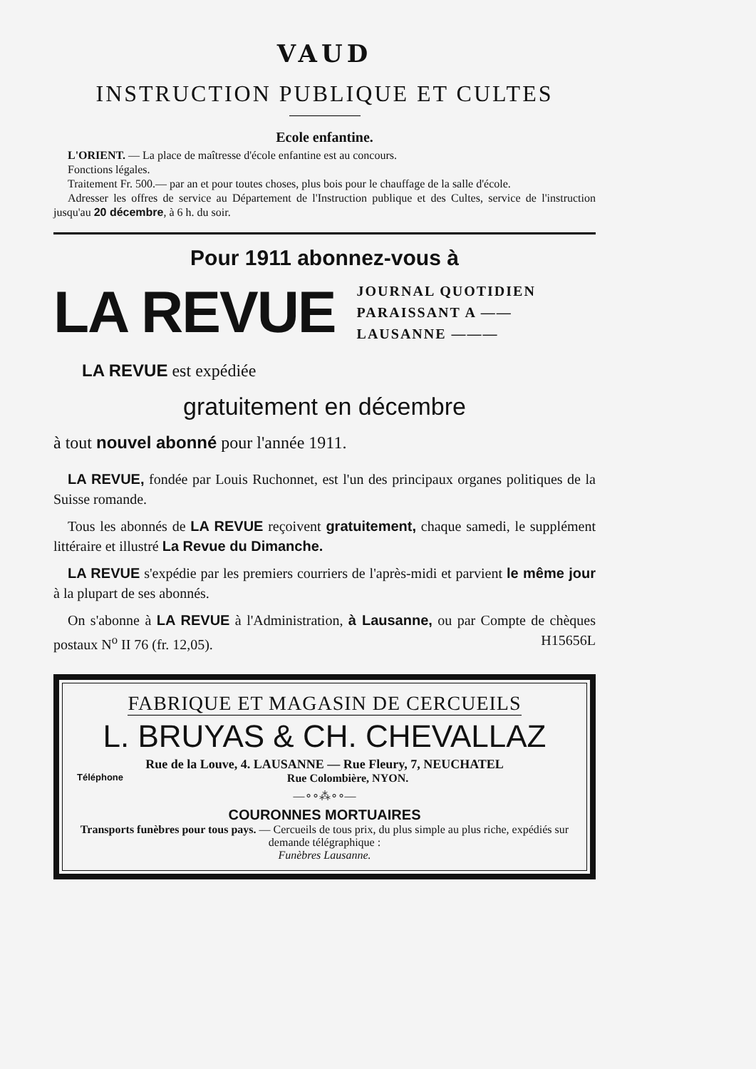VAUD
INSTRUCTION PUBLIQUE ET CULTES
Ecole enfantine.
L'ORIENT. — La place de maîtresse d'école enfantine est au concours.
Fonctions légales.
Traitement Fr. 500.— par an et pour toutes choses, plus bois pour le chauffage de la salle d'école.
Adresser les offres de service au Département de l'Instruction publique et des Cultes, service de l'instruction jusqu'au 20 décembre, à 6 h. du soir.
Pour 1911 abonnez-vous à
LA REVUE
JOURNAL QUOTIDIEN
PARAISSANT A ——
LAUSANNE ———
LA REVUE est expédiée
gratuitement en décembre
à tout nouvel abonné pour l'année 1911.
LA REVUE, fondée par Louis Ruchonnet, est l'un des principaux organes politiques de la Suisse romande.
Tous les abonnés de LA REVUE reçoivent gratuitement, chaque samedi, le supplément littéraire et illustré La Revue du Dimanche.
LA REVUE s'expédie par les premiers courriers de l'après-midi et parvient le même jour à la plupart de ses abonnés.
On s'abonne à LA REVUE à l'Administration, à Lausanne, ou par Compte de chèques postaux N<sup>o</sup> II 76 (fr. 12,05). H15656L
FABRIQUE ET MAGASIN DE CERCUEILS
L. BRUYAS & CH. CHEVALLAZ
Rue de la Louve, 4. LAUSANNE — Rue Fleury, 7, NEUCHATEL
Téléphone Rue Colombière, NYON.
—∘∘⁂∘∘—
COURONNES MORTUAIRES
Transports funèbres pour tous pays. — Cercueils de tous prix, du plus simple au plus riche, expédiés sur demande télégraphique :
Funèbres Lausanne.